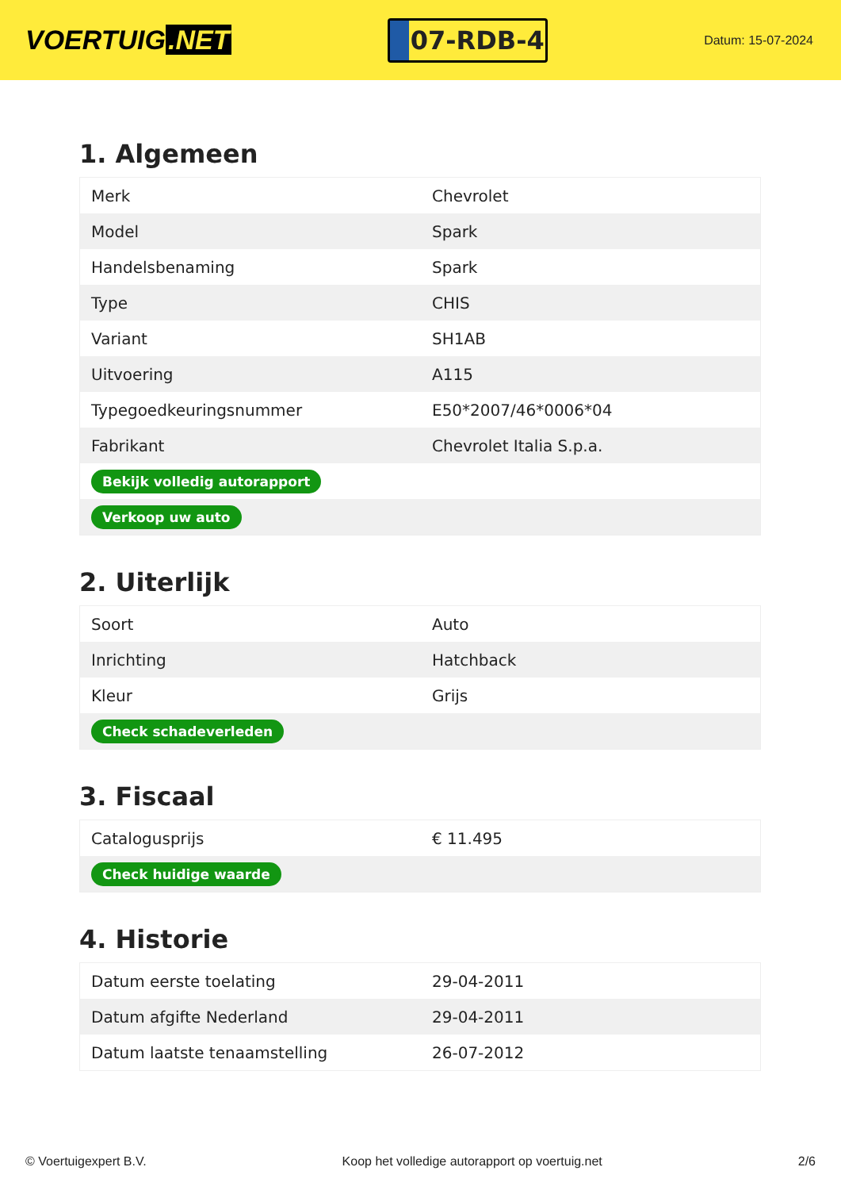VOERTUIG.NET
07-RDB-4
Datum: 15-07-2024
1. Algemeen
| Merk | Chevrolet |
| Model | Spark |
| Handelsbenaming | Spark |
| Type | CHIS |
| Variant | SH1AB |
| Uitvoering | A115 |
| Typegoedkeuringsnummer | E50*2007/46*0006*04 |
| Fabrikant | Chevrolet Italia S.p.a. |
| Bekijk volledig autorapport | |
| Verkoop uw auto | |
2. Uiterlijk
| Soort | Auto |
| Inrichting | Hatchback |
| Kleur | Grijs |
| Check schadeverleden | |
3. Fiscaal
| Catalogusprijs | € 11.495 |
| Check huidige waarde | |
4. Historie
| Datum eerste toelating | 29-04-2011 |
| Datum afgifte Nederland | 29-04-2011 |
| Datum laatste tenaamstelling | 26-07-2012 |
© Voertuigexpert B.V. Koop het volledige autorapport op voertuig.net 2/6